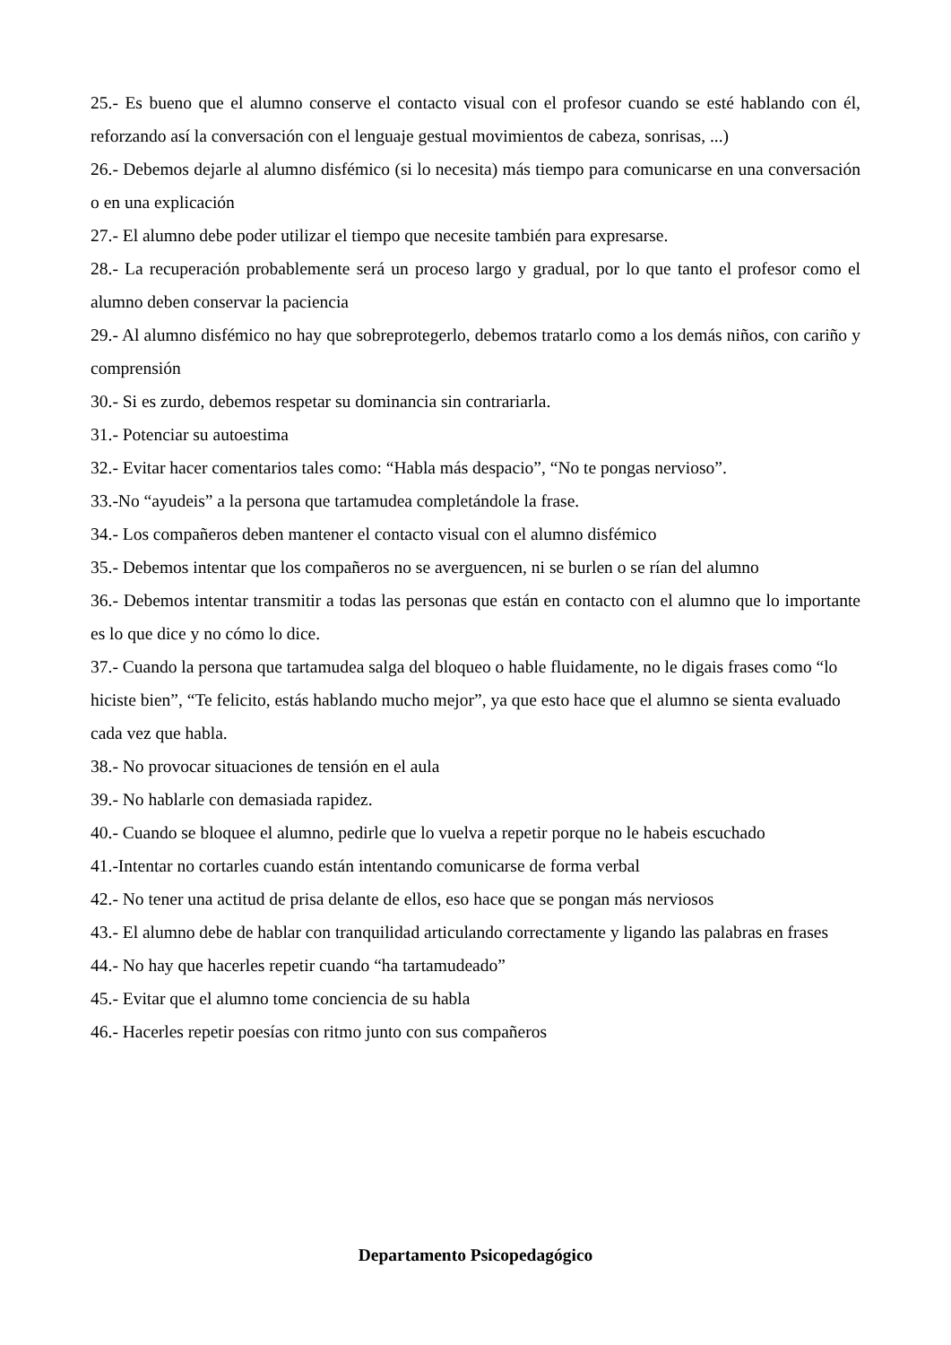25.- Es bueno que el alumno conserve el contacto visual con el profesor cuando se esté hablando con él, reforzando así la conversación con el lenguaje gestual movimientos de cabeza, sonrisas, ...)
26.- Debemos dejarle al alumno disfémico (si lo necesita) más tiempo para comunicarse en una conversación o en una explicación
27.- El alumno debe poder utilizar el tiempo que necesite también para expresarse.
28.- La recuperación probablemente será un proceso largo y gradual, por lo que tanto el profesor como el alumno deben conservar la paciencia
29.- Al alumno disfémico no hay que sobreprotegerlo, debemos tratarlo como a los demás niños, con cariño y comprensión
30.- Si es zurdo, debemos respetar su dominancia sin contrariarla.
31.- Potenciar su autoestima
32.- Evitar hacer comentarios tales como: “Habla más despacio”, “No te pongas nervioso”.
33.-No “ayudeis” a la persona que tartamudea completándole la frase.
34.- Los compañeros deben mantener el contacto visual con el alumno disfémico
35.- Debemos intentar que los compañeros no se averguencen, ni se burlen o se rían del alumno
36.- Debemos intentar transmitir a todas las personas que están en contacto con el alumno que lo importante es lo que dice y no cómo lo dice.
37.- Cuando la persona que tartamudea salga del bloqueo o hable fluidamente, no le digais frases como “lo hiciste bien”, “Te felicito, estás hablando mucho mejor”, ya que esto hace que el alumno se sienta evaluado cada vez que habla.
38.- No provocar situaciones de tensión en el aula
39.- No hablarle con demasiada rapidez.
40.- Cuando se bloquee el alumno, pedirle que lo vuelva a repetir porque no le habeis escuchado
41.-Intentar no cortarles cuando están intentando comunicarse de forma verbal
42.- No tener una actitud de prisa delante de ellos, eso hace que se pongan más nerviosos
43.- El alumno debe de hablar con tranquilidad articulando correctamente y ligando las palabras en frases
44.- No hay que hacerles repetir cuando “ha tartamudeado”
45.- Evitar que el alumno tome conciencia de su habla
46.- Hacerles repetir poesías con ritmo junto con sus compañeros
Departamento Psicopedagógico